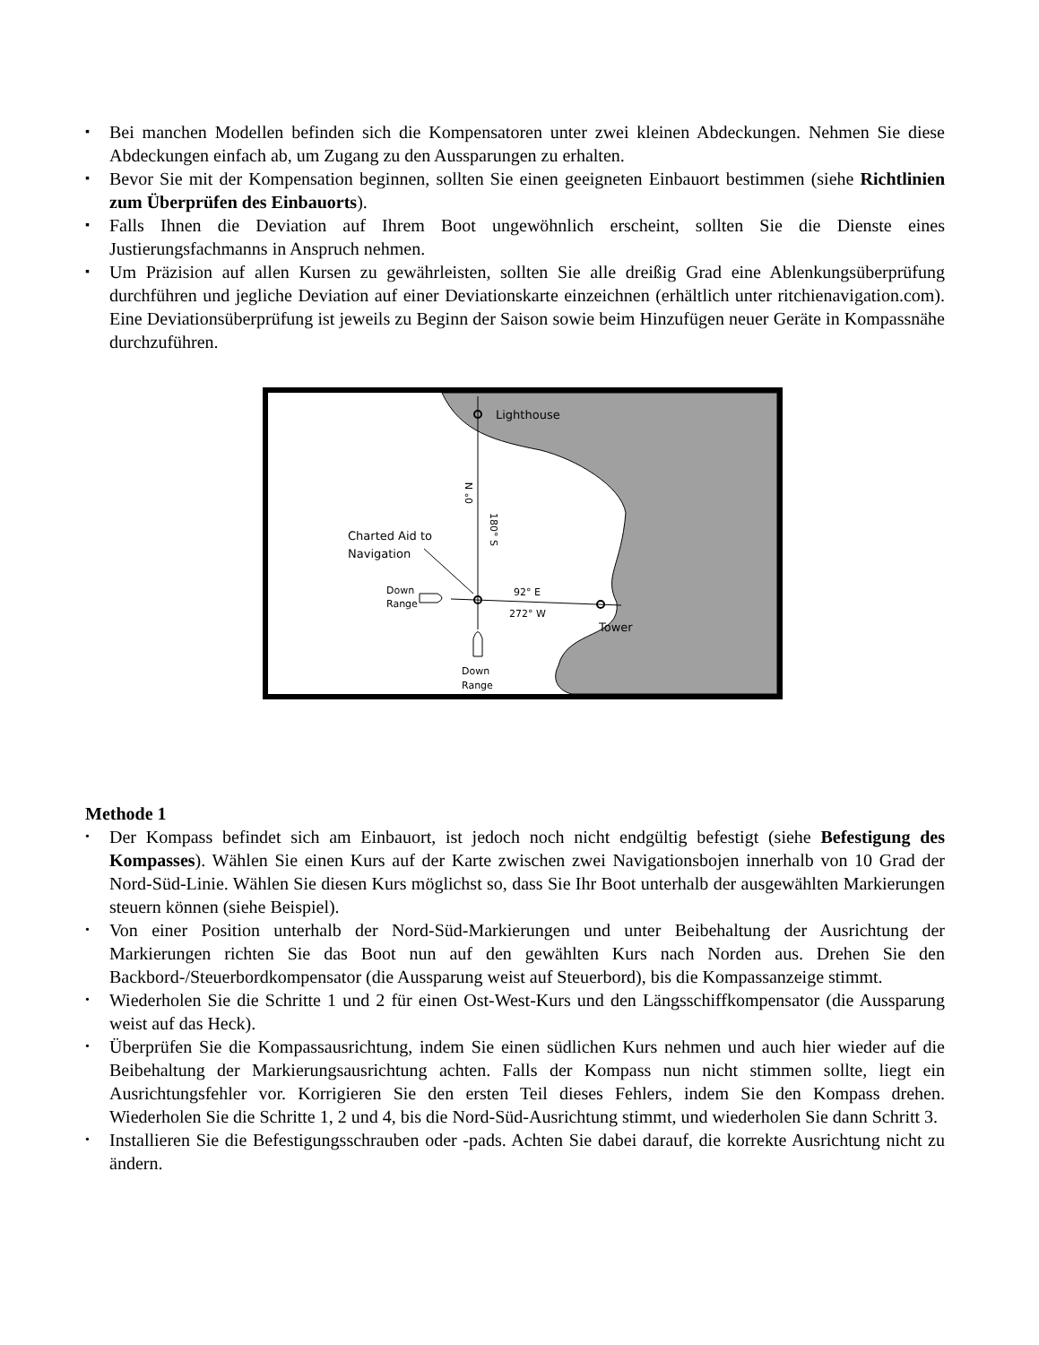▪ Bei manchen Modellen befinden sich die Kompensatoren unter zwei kleinen Abdeckungen. Nehmen Sie diese Abdeckungen einfach ab, um Zugang zu den Aussparungen zu erhalten.
▪ Bevor Sie mit der Kompensation beginnen, sollten Sie einen geeigneten Einbauort bestimmen (siehe Richtlinien zum Überprüfen des Einbauorts).
▪ Falls Ihnen die Deviation auf Ihrem Boot ungewöhnlich erscheint, sollten Sie die Dienste eines Justierungsfachmanns in Anspruch nehmen.
▪ Um Präzision auf allen Kursen zu gewährleisten, sollten Sie alle dreißig Grad eine Ablenkungsüberprüfung durchführen und jegliche Deviation auf einer Deviationskarte einzeichnen (erhältlich unter ritchienavigation.com). Eine Deviationsüberprüfung ist jeweils zu Beginn der Saison sowie beim Hinzufügen neuer Geräte in Kompassnähe durchzuführen.
Lighthouse
Charted Aid to
Navigation
Down
Range
92° E
272° W
Tower
Down
Range
0° N
180° S
Methode 1
• Der Kompass befindet sich am Einbauort, ist jedoch noch nicht endgültig befestigt (siehe Befestigung des Kompasses). Wählen Sie einen Kurs auf der Karte zwischen zwei Navigationsbojen innerhalb von 10 Grad der Nord-Süd-Linie. Wählen Sie diesen Kurs möglichst so, dass Sie Ihr Boot unterhalb der ausgewählten Markierungen steuern können (siehe Beispiel).
• Von einer Position unterhalb der Nord-Süd-Markierungen und unter Beibehaltung der Ausrichtung der Markierungen richten Sie das Boot nun auf den gewählten Kurs nach Norden aus. Drehen Sie den Backbord-/Steuerbordkompensator (die Aussparung weist auf Steuerbord), bis die Kompassanzeige stimmt.
• Wiederholen Sie die Schritte 1 und 2 für einen Ost-West-Kurs und den Längsschiffkompensator (die Aussparung weist auf das Heck).
• Überprüfen Sie die Kompassausrichtung, indem Sie einen südlichen Kurs nehmen und auch hier wieder auf die Beibehaltung der Markierungsausrichtung achten. Falls der Kompass nun nicht stimmen sollte, liegt ein Ausrichtungsfehler vor. Korrigieren Sie den ersten Teil dieses Fehlers, indem Sie den Kompass drehen. Wiederholen Sie die Schritte 1, 2 und 4, bis die Nord-Süd-Ausrichtung stimmt, und wiederholen Sie dann Schritt 3.
• Installieren Sie die Befestigungsschrauben oder -pads. Achten Sie dabei darauf, die korrekte Ausrichtung nicht zu ändern.